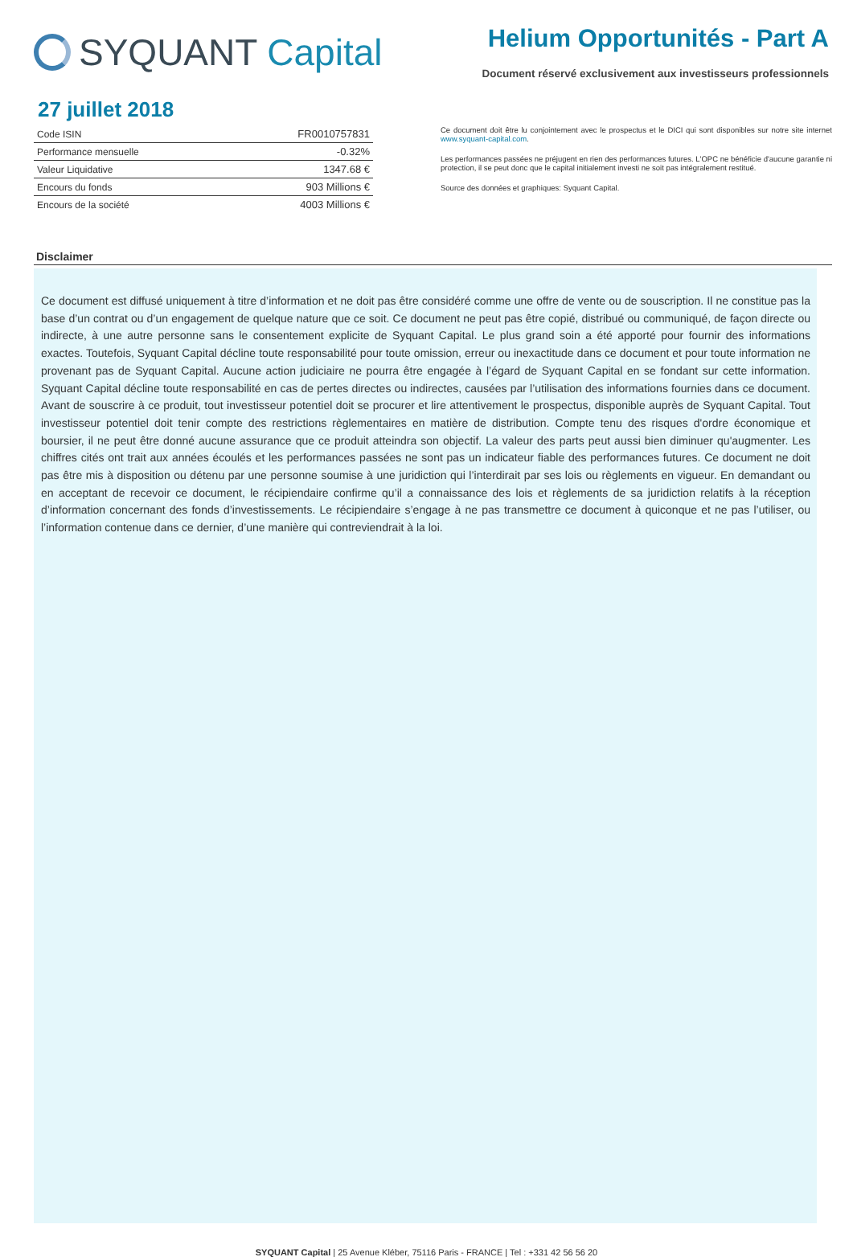SYQUANT Capital
Helium Opportunités - Part A
Document réservé exclusivement aux investisseurs professionnels
27 juillet 2018
| Code ISIN | FR0010757831 |
| Performance mensuelle | -0.32% |
| Valeur Liquidative | 1347.68 € |
| Encours du fonds | 903 Millions € |
| Encours de la société | 4003 Millions € |
Ce document doit être lu conjointement avec le prospectus et le DICI qui sont disponibles sur notre site internet www.syquant-capital.com.
Les performances passées ne préjugent en rien des performances futures. L'OPC ne bénéficie d'aucune garantie ni protection, il se peut donc que le capital initialement investi ne soit pas intégralement restitué.
Source des données et graphiques: Syquant Capital.
Disclaimer
Ce document est diffusé uniquement à titre d’information et ne doit pas être considéré comme une offre de vente ou de souscription. Il ne constitue pas la base d’un contrat ou d’un engagement de quelque nature que ce soit. Ce document ne peut pas être copié, distribué ou communiqué, de façon directe ou indirecte, à une autre personne sans le consentement explicite de Syquant Capital. Le plus grand soin a été apporté pour fournir des informations exactes. Toutefois, Syquant Capital décline toute responsabilité pour toute omission, erreur ou inexactitude dans ce document et pour toute information ne provenant pas de Syquant Capital. Aucune action judiciaire ne pourra être engagée à l’égard de Syquant Capital en se fondant sur cette information. Syquant Capital décline toute responsabilité en cas de pertes directes ou indirectes, causées par l’utilisation des informations fournies dans ce document. Avant de souscrire à ce produit, tout investisseur potentiel doit se procurer et lire attentivement le prospectus, disponible auprès de Syquant Capital. Tout investisseur potentiel doit tenir compte des restrictions règlementaires en matière de distribution. Compte tenu des risques d'ordre économique et boursier, il ne peut être donné aucune assurance que ce produit atteindra son objectif. La valeur des parts peut aussi bien diminuer qu'augmenter. Les chiffres cités ont trait aux années écoulés et les performances passées ne sont pas un indicateur fiable des performances futures. Ce document ne doit pas être mis à disposition ou détenu par une personne soumise à une juridiction qui l’interdirait par ses lois ou règlements en vigueur. En demandant ou en acceptant de recevoir ce document, le récipiendaire confirme qu’il a connaissance des lois et règlements de sa juridiction relatifs à la réception d’information concernant des fonds d’investissements. Le récipiendaire s’engage à ne pas transmettre ce document à quiconque et ne pas l’utiliser, ou l’information contenue dans ce dernier, d’une manière qui contreviendrait à la loi.
SYQUANT Capital | 25 Avenue Kléber, 75116 Paris - FRANCE | Tel : +331 42 56 56 20